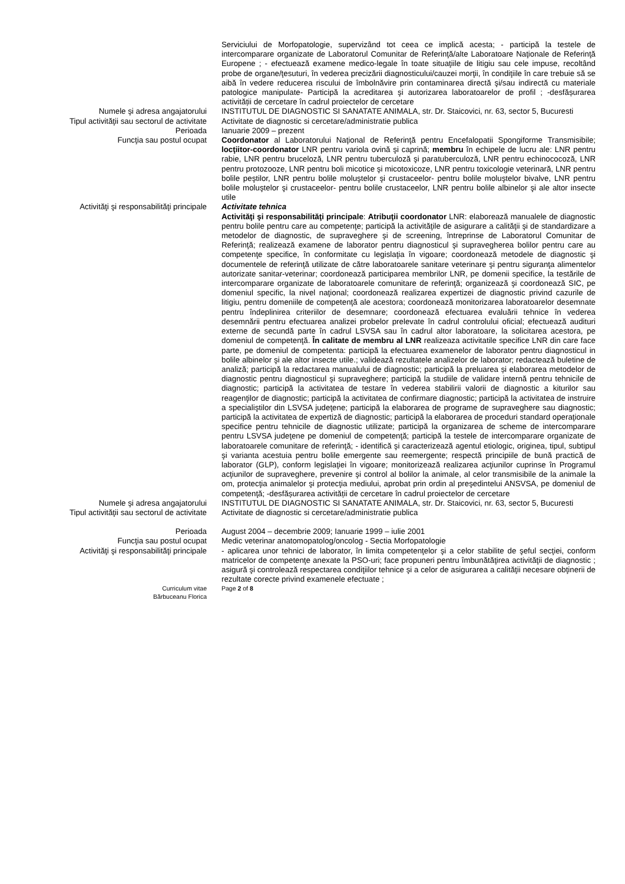Serviciului de Morfopatologie, supervizând tot ceea ce implică acesta; - participă la testele de intercomparare organizate de Laboratorul Comunitar de Referinţă/alte Laboratoare Naţionale de Referinţă Europene ; - efectuează examene medico-legale în toate situaţiile de litigiu sau cele impuse, recoltând probe de organe/ţesuturi, în vederea precizării diagnosticului/cauzei morţii, în condiţiile în care trebuie să se aibă în vedere reducerea riscului de îmbolnăvire prin contaminarea directă şi/sau indirectă cu materiale patologice manipulate- Participă la acreditarea şi autorizarea laboratoarelor de profil ; -desfășurarea activității de cercetare în cadrul proiectelor de cercetare
Numele şi adresa angajatorului INSTITUTUL DE DIAGNOSTIC SI SANATATE ANIMALA, str. Dr. Staicovici, nr. 63, sector 5, Bucuresti
Tipul activităţii sau sectorul de activitate
Activitate de diagnostic si cercetare/administratie publica
Perioada Ianuarie 2009 – prezent
Funcţia sau postul ocupat Coordonator al Laboratorului Naţional de Referinţă pentru Encefalopatii Spongiforme Transmisibile; locţiitor-coordonator LNR pentru variola ovină şi caprină; membru în echipele de lucru ale: LNR pentru rabie, LNR pentru bruceloză, LNR pentru tuberculoză şi paratuberculoză, LNR pentru echinococoză, LNR pentru protozooze, LNR pentru boli micotice şi micotoxicoze, LNR pentru toxicologie veterinară, LNR pentru bolile peştilor, LNR pentru bolile moluştelor şi crustaceelor- pentru bolile moluştelor bivalve, LNR pentru bolile moluştelor şi crustaceelor- pentru bolile crustaceelor, LNR pentru bolile albinelor şi ale altor insecte utile
Activităţi şi responsabilităţi principale Activitate tehnica
Activităţi şi responsabilităţi principale: Atribuţii coordonator LNR: elaborează manualele de diagnostic pentru bolile pentru care au competenţe; participă la activităţile de asigurare a calităţii şi de standardizare a metodelor de diagnostic, de supraveghere şi de screening, întreprinse de Laboratorul Comunitar de Referinţă; realizează examene de laborator pentru diagnosticul şi supravegherea bolilor pentru care au competenţe specifice, în conformitate cu legislaţia în vigoare; coordonează metodele de diagnostic şi documentele de referinţă utilizate de către laboratoarele sanitare veterinare şi pentru siguranţa alimentelor autorizate sanitar-veterinar; coordonează participarea membrilor LNR, pe domenii specifice, la testările de intercomparare organizate de laboratoarele comunitare de referinţă; organizează şi coordonează SIC, pe domeniul specific, la nivel naţional; coordonează realizarea expertizei de diagnostic privind cazurile de litigiu, pentru domeniile de competenţă ale acestora; coordonează monitorizarea laboratoarelor desemnate pentru îndeplinirea criteriilor de desemnare; coordonează efectuarea evaluării tehnice în vederea desemnării pentru efectuarea analizei probelor prelevate în cadrul controlului oficial; efectuează audituri externe de secundă parte în cadrul LSVSA sau în cadrul altor laboratoare, la solicitarea acestora, pe domeniul de competenţă. În calitate de membru al LNR realizeaza activitatile specifice LNR din care face parte, pe domeniul de competenta: participă la efectuarea examenelor de laborator pentru diagnosticul in bolile albinelor şi ale altor insecte utile.; validează rezultatele analizelor de laborator; redactează buletine de analiză; participă la redactarea manualului de diagnostic; participă la preluarea și elaborarea metodelor de diagnostic pentru diagnosticul şi supraveghere; participă la studiile de validare internă pentru tehnicile de diagnostic; participă la activitatea de testare în vederea stabilirii valorii de diagnostic a kiturilor sau reagenţilor de diagnostic; participă la activitatea de confirmare diagnostic; participă la activitatea de instruire a specialiştilor din LSVSA judeţene; participă la elaborarea de programe de supraveghere sau diagnostic; participă la activitatea de expertiză de diagnostic; participă la elaborarea de proceduri standard operaţionale specifice pentru tehnicile de diagnostic utilizate; participă la organizarea de scheme de intercomparare pentru LSVSA judeţene pe domeniul de competenţă; participă la testele de intercomparare organizate de laboratoarele comunitare de referinţă; - identifică şi caracterizează agentul etiologic, originea, tipul, subtipul şi varianta acestuia pentru bolile emergente sau reemergente; respectă principiile de bună practică de laborator (GLP), conform legislaţiei în vigoare; monitorizează realizarea acţiunilor cuprinse în Programul acţiunilor de supraveghere, prevenire şi control al bolilor la animale, al celor transmisibile de la animale la om, protecţia animalelor şi protecţia mediului, aprobat prin ordin al preşedintelui ANSVSA, pe domeniul de competenţă; -desfășurarea activității de cercetare în cadrul proiectelor de cercetare
Numele şi adresa angajatorului INSTITUTUL DE DIAGNOSTIC SI SANATATE ANIMALA, str. Dr. Staicovici, nr. 63, sector 5, Bucuresti
Tipul activităţii sau sectorul de activitate
Activitate de diagnostic si cercetare/administratie publica
Perioada August 2004 – decembrie 2009; Ianuarie 1999 – iulie 2001
Funcţia sau postul ocupat Medic veterinar anatomopatolog/oncolog - Sectia Morfopatologie
Activităţi şi responsabilităţi principale - aplicarea unor tehnici de laborator, în limita competenţelor şi a celor stabilite de şeful secţiei, conform matricelor de competenţe anexate la PSO-uri; face propuneri pentru îmbunătăţirea activităţii de diagnostic ; asigură şi controlează respectarea condiţiilor tehnice şi a celor de asigurarea a calităţii necesare obţinerii de rezultate corecte privind examenele efectuate ;
Curriculum vitae
Bărbuceanu Florica
Page 2 of 8